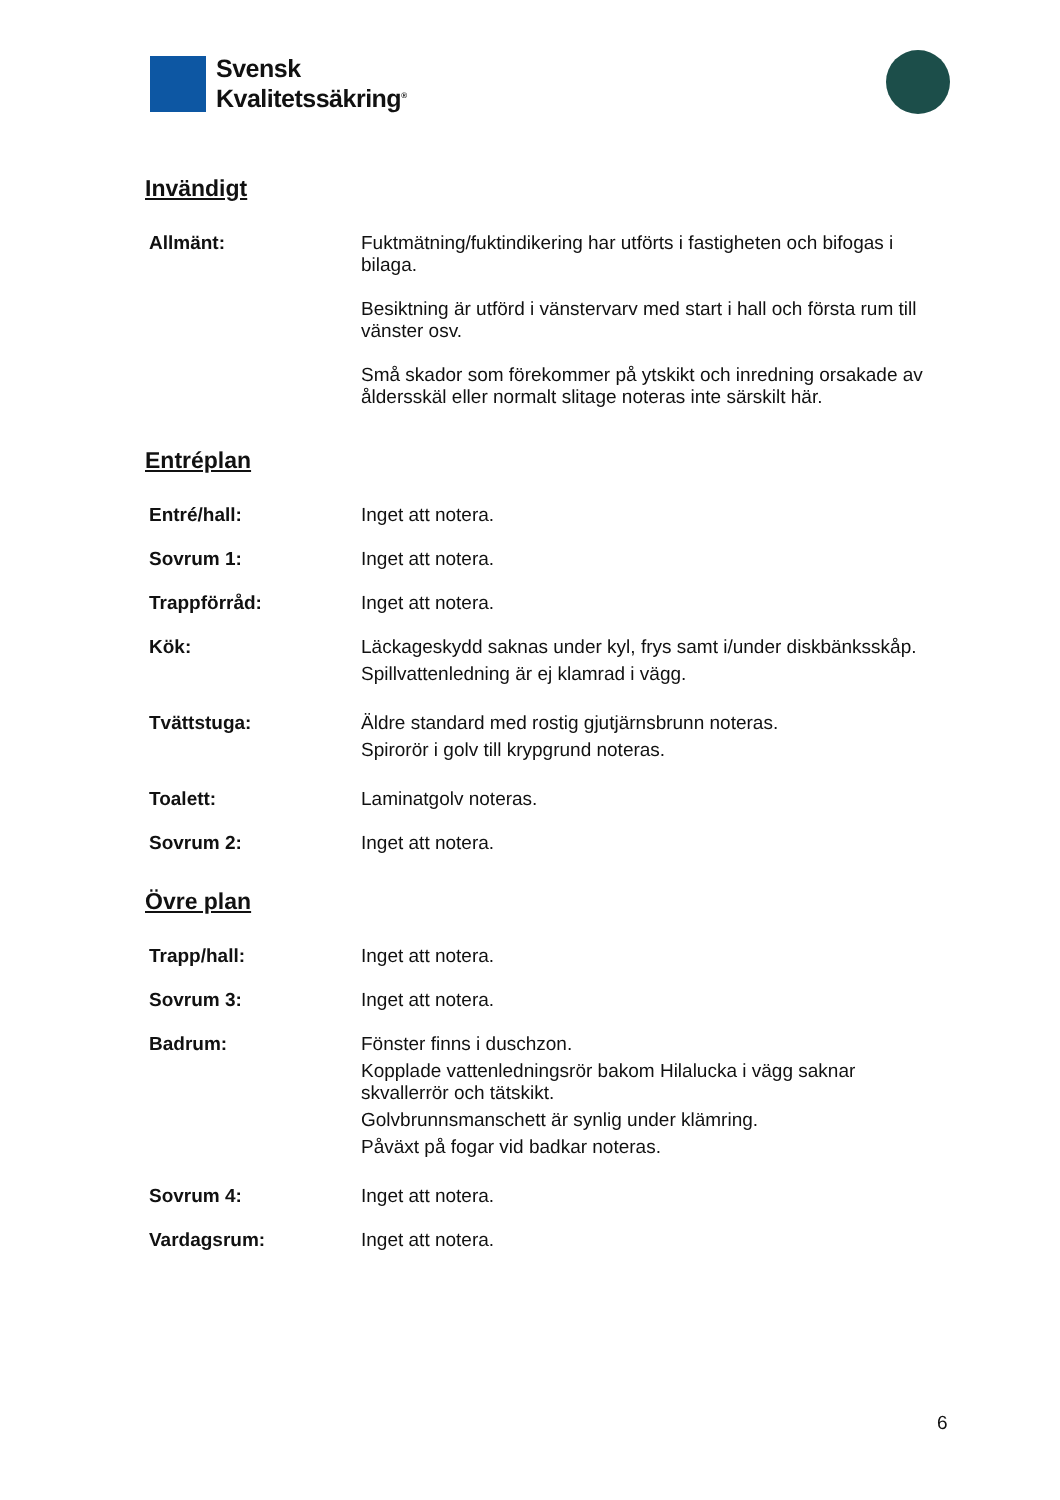Svensk
Kvalitetssäkring<sup>®</sup>
Invändigt
Allmänt: Fuktmätning/fuktindikering har utförts i fastigheten och bifogas i bilaga.
Besiktning är utförd i vänstervarv med start i hall och första rum till vänster osv.
Små skador som förekommer på ytskikt och inredning orsakade av åldersskäl eller normalt slitage noteras inte särskilt här.
Entréplan
Entré/hall: Inget att notera.
Sovrum 1: Inget att notera.
Trappförråd: Inget att notera.
Kök: Läckageskydd saknas under kyl, frys samt i/under diskbänksskåp.
Spillvattenledning är ej klamrad i vägg.
Tvättstuga: Äldre standard med rostig gjutjärnsbrunn noteras.
Spiror­ör i golv till krypgrund noteras.
Toalett: Laminatgolv noteras.
Sovrum 2: Inget att notera.
Övre plan
Trapp/hall: Inget att notera.
Sovrum 3: Inget att notera.
Badrum: Fönster finns i duschzon.
Kopplade vattenledningsrör bakom Hilalucka i vägg saknar skvallerrör och tätskikt.
Golvbrunnsmanschett är synlig under klämring.
Påväxt på fogar vid badkar noteras.
Sovrum 4: Inget att notera.
Vardagsrum: Inget att notera.
6